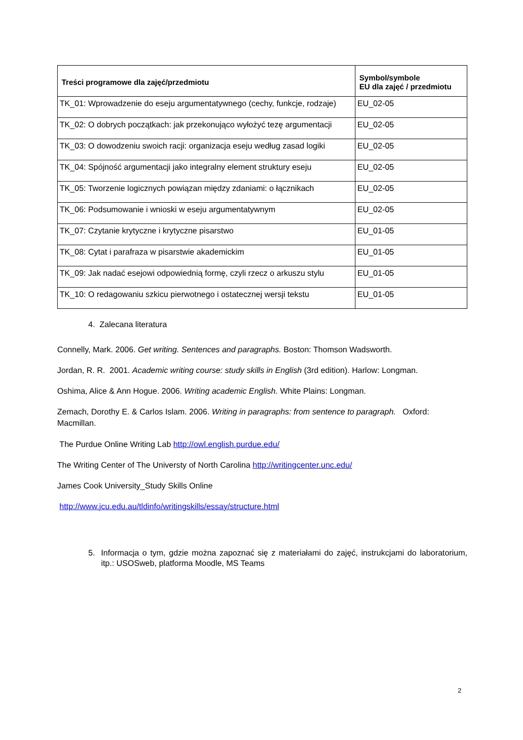| Treści programowe dla zajęć/przedmiotu | Symbol/symbole EU dla zajęć / przedmiotu |
| --- | --- |
| TK_01: Wprowadzenie do eseju argumentatywnego (cechy, funkcje, rodzaje) | EU_02-05 |
| TK_02: O dobrych początkach: jak przekonująco wyłożyć tezę argumentacji | EU_02-05 |
| TK_03: O dowodzeniu swoich racji: organizacja eseju według zasad logiki | EU_02-05 |
| TK_04: Spójność argumentacji jako integralny element struktury eseju | EU_02-05 |
| TK_05: Tworzenie logicznych powiązan między zdaniami: o łącznikach | EU_02-05 |
| TK_06: Podsumowanie i wnioski w eseju argumentatywnym | EU_02-05 |
| TK_07: Czytanie krytyczne i krytyczne pisarstwo | EU_01-05 |
| TK_08: Cytat i parafraza w pisarstwie akademickim | EU_01-05 |
| TK_09: Jak nadać esejowi odpowiednią formę, czyli rzecz o arkuszu stylu | EU_01-05 |
| TK_10: O redagowaniu szkicu pierwotnego i ostatecznej wersji tekstu | EU_01-05 |
4. Zalecana literatura
Connelly, Mark. 2006. Get writing. Sentences and paragraphs. Boston: Thomson Wadsworth.
Jordan, R. R. 2001. Academic writing course: study skills in English (3rd edition). Harlow: Longman.
Oshima, Alice & Ann Hogue. 2006. Writing academic English. White Plains: Longman.
Zemach, Dorothy E. & Carlos Islam. 2006. Writing in paragraphs: from sentence to paragraph. Oxford: Macmillan.
The Purdue Online Writing Lab http://owl.english.purdue.edu/
The Writing Center of The Universty of North Carolina http://writingcenter.unc.edu/
James Cook University_Study Skills Online
http://www.jcu.edu.au/tldinfo/writingskills/essay/structure.html
5. Informacja o tym, gdzie można zapoznać się z materiałami do zajęć, instrukcjami do laboratorium, itp.: USOSweb, platforma Moodle, MS Teams
2